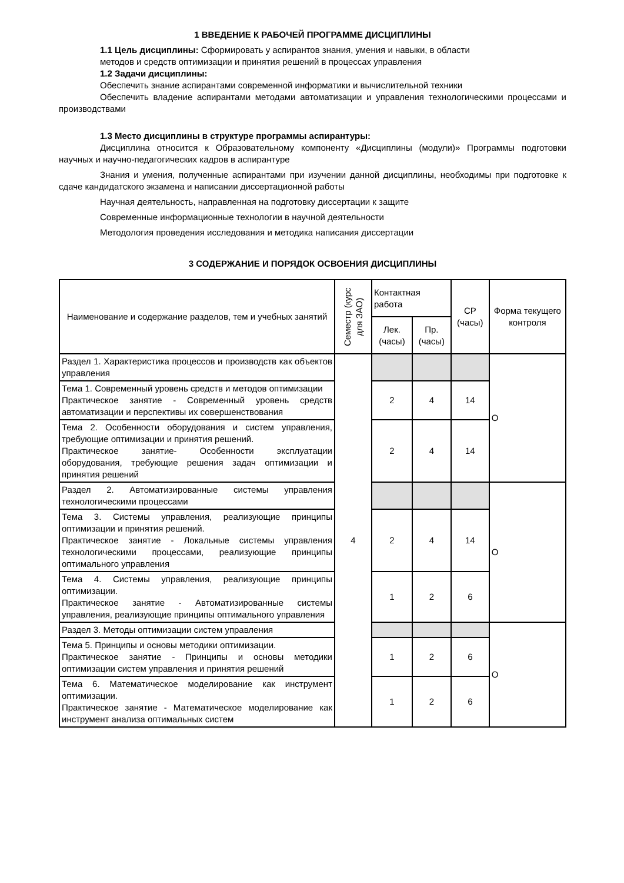1 ВВЕДЕНИЕ К РАБОЧЕЙ ПРОГРАММЕ ДИСЦИПЛИНЫ
1.1 Цель дисциплины: Сформировать у аспирантов знания, умения и навыки, в области
методов и средств оптимизации и принятия решений в процессах управления
1.2 Задачи дисциплины:
Обеспечить знание аспирантами современной информатики и вычислительной техники
Обеспечить владение аспирантами методами автоматизации и управления технологическими процессами и производствами
1.3 Место дисциплины в структуре программы аспирантуры:
Дисциплина относится к Образовательному компоненту «Дисциплины (модули)» Программы подготовки научных и научно-педагогических кадров в аспирантуре
Знания и умения, полученные аспирантами при изучении данной дисциплины, необходимы при подготовке к сдаче кандидатского экзамена и написании диссертационной работы
Научная деятельность, направленная на подготовку диссертации к защите
Современные информационные технологии в научной деятельности
Методология проведения исследования и методика написания диссертации
3 СОДЕРЖАНИЕ И ПОРЯДОК ОСВОЕНИЯ ДИСЦИПЛИНЫ
| Наименование и содержание разделов, тем и учебных занятий | Семестр (курс для ЗАО) | Контактная работа | | СР (часы) | Форма текущего контроля |
| --- | --- | --- | --- | --- | --- |
| | | Лек. (часы) | Пр. (часы) | | |
| Раздел 1. Характеристика процессов и производств как объектов управления | 4 | | | | О |
| Тема 1. Современный уровень средств и методов оптимизации Практическое занятие - Современный уровень средств автоматизации и перспективы их совершенствования | | 2 | 4 | 14 | |
| Тема 2. Особенности оборудования и систем управления, требующие оптимизации и принятия решений. Практическое занятие- Особенности эксплуатации оборудования, требующие решения задач оптимизации и принятия решений | | 2 | 4 | 14 | |
| Раздел 2. Автоматизированные системы управления технологическими процессами | | | | | О |
| Тема 3. Системы управления, реализующие принципы оптимизации и принятия решений. Практическое занятие - Локальные системы управления технологическими процессами, реализующие принципы оптимального управления | | 2 | 4 | 14 | |
| Тема 4. Системы управления, реализующие принципы оптимизации. Практическое занятие - Автоматизированные системы управления, реализующие принципы оптимального управления | | 1 | 2 | 6 | |
| Раздел 3. Методы оптимизации систем управления | | | | | О |
| Тема 5. Принципы и основы методики оптимизации. Практическое занятие - Принципы и основы методики оптимизации систем управления и принятия решений | | 1 | 2 | 6 | |
| Тема 6. Математическое моделирование как инструмент оптимизации. Практическое занятие - Математическое моделирование как инструмент анализа оптимальных систем | | 1 | 2 | 6 | |